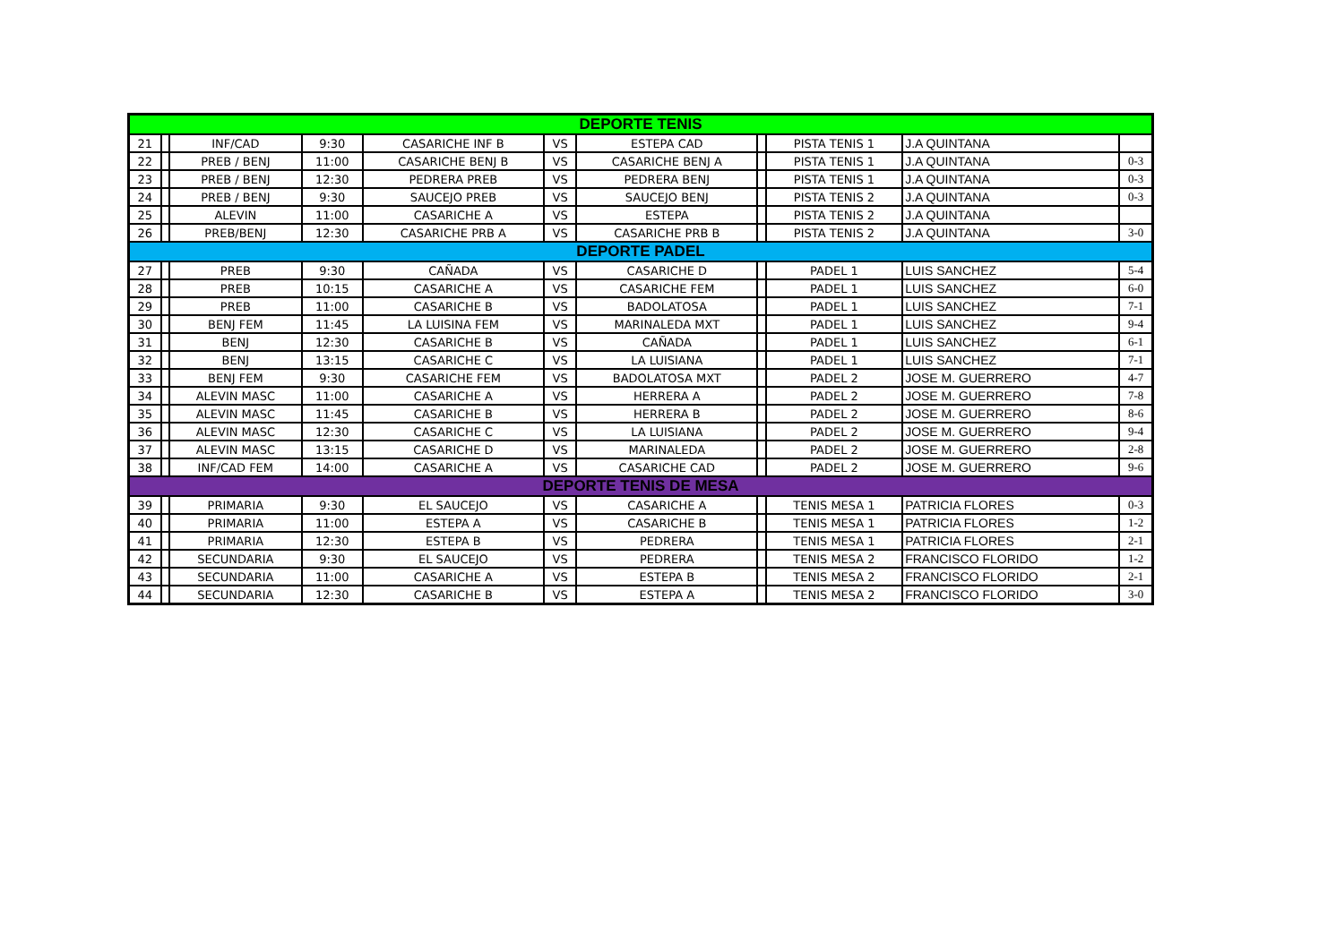| DEPORTE TENIS | | | | | | | | | | |
| 21 | | INF/CAD | 9:30 | CASARICHE INF B | VS | ESTEPA CAD | | PISTA TENIS 1 | J.A QUINTANA | |
| 22 | | PREB / BENJ | 11:00 | CASARICHE BENJ B | VS | CASARICHE BENJ A | | PISTA TENIS 1 | J.A QUINTANA | 0-3 |
| 23 | | PREB / BENJ | 12:30 | PEDRERA PREB | VS | PEDRERA BENJ | | PISTA TENIS 1 | J.A QUINTANA | 0-3 |
| 24 | | PREB / BENJ | 9:30 | SAUCEJO PREB | VS | SAUCEJO BENJ | | PISTA TENIS 2 | J.A QUINTANA | 0-3 |
| 25 | | ALEVIN | 11:00 | CASARICHE A | VS | ESTEPA | | PISTA TENIS 2 | J.A QUINTANA | |
| 26 | | PREB/BENJ | 12:30 | CASARICHE PRB A | VS | CASARICHE PRB B | | PISTA TENIS 2 | J.A QUINTANA | 3-0 |
| DEPORTE PADEL | | | | | | | | | | |
| 27 | | PREB | 9:30 | CAÑADA | VS | CASARICHE D | | PADEL 1 | LUIS SANCHEZ | 5-4 |
| 28 | | PREB | 10:15 | CASARICHE A | VS | CASARICHE FEM | | PADEL 1 | LUIS SANCHEZ | 6-0 |
| 29 | | PREB | 11:00 | CASARICHE B | VS | BADOLATOSA | | PADEL 1 | LUIS SANCHEZ | 7-1 |
| 30 | | BENJ FEM | 11:45 | LA LUISINA FEM | VS | MARINALEDA MXT | | PADEL 1 | LUIS SANCHEZ | 9-4 |
| 31 | | BENJ | 12:30 | CASARICHE B | VS | CAÑADA | | PADEL 1 | LUIS SANCHEZ | 6-1 |
| 32 | | BENJ | 13:15 | CASARICHE C | VS | LA LUISIANA | | PADEL 1 | LUIS SANCHEZ | 7-1 |
| 33 | | BENJ FEM | 9:30 | CASARICHE FEM | VS | BADOLATOSA MXT | | PADEL 2 | JOSE M. GUERRERO | 4-7 |
| 34 | | ALEVIN MASC | 11:00 | CASARICHE A | VS | HERRERA A | | PADEL 2 | JOSE M. GUERRERO | 7-8 |
| 35 | | ALEVIN MASC | 11:45 | CASARICHE B | VS | HERRERA B | | PADEL 2 | JOSE M. GUERRERO | 8-6 |
| 36 | | ALEVIN MASC | 12:30 | CASARICHE C | VS | LA LUISIANA | | PADEL 2 | JOSE M. GUERRERO | 9-4 |
| 37 | | ALEVIN MASC | 13:15 | CASARICHE D | VS | MARINALEDA | | PADEL 2 | JOSE M. GUERRERO | 2-8 |
| 38 | | INF/CAD FEM | 14:00 | CASARICHE A | VS | CASARICHE CAD | | PADEL 2 | JOSE M. GUERRERO | 9-6 |
| DEPORTE TENIS DE MESA | | | | | | | | | | |
| 39 | | PRIMARIA | 9:30 | EL SAUCEJO | VS | CASARICHE A | | TENIS MESA 1 | PATRICIA FLORES | 0-3 |
| 40 | | PRIMARIA | 11:00 | ESTEPA A | VS | CASARICHE B | | TENIS MESA 1 | PATRICIA FLORES | 1-2 |
| 41 | | PRIMARIA | 12:30 | ESTEPA B | VS | PEDRERA | | TENIS MESA 1 | PATRICIA FLORES | 2-1 |
| 42 | | SECUNDARIA | 9:30 | EL SAUCEJO | VS | PEDRERA | | TENIS MESA 2 | FRANCISCO FLORIDO | 1-2 |
| 43 | | SECUNDARIA | 11:00 | CASARICHE A | VS | ESTEPA B | | TENIS MESA 2 | FRANCISCO FLORIDO | 2-1 |
| 44 | | SECUNDARIA | 12:30 | CASARICHE B | VS | ESTEPA A | | TENIS MESA 2 | FRANCISCO FLORIDO | 3-0 |